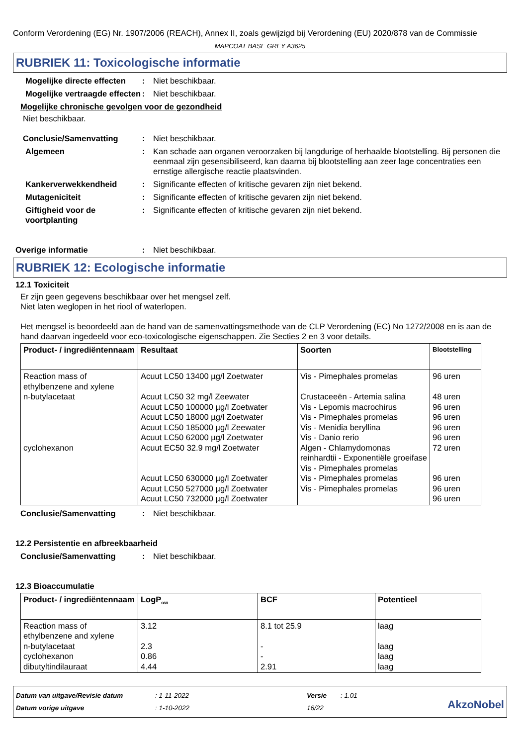Conform Verordening (EG) Nr. 1907/2006 (REACH), Annex II, zoals gewijzigd bij Verordening (EU) 2020/878 van de Commissie
MAPCOAT BASE GREY A3625
RUBRIEK 11: Toxicologische informatie
Mogelijke directe effecten
: Niet beschikbaar.
Mogelijke vertraagde effecten
: Niet beschikbaar.
Mogelijke chronische gevolgen voor de gezondheid
Niet beschikbaar.
Conclusie/Samenvatting : Niet beschikbaar.
Algemeen : Kan schade aan organen veroorzaken bij langdurige of herhaalde blootstelling. Bij personen die eenmaal zijn gesensibiliseerd, kan daarna bij blootstelling aan zeer lage concentraties een ernstige allergische reactie plaatsvinden.
Kankerverwekkendheid : Significante effecten of kritische gevaren zijn niet bekend.
Mutageniciteit : Significante effecten of kritische gevaren zijn niet bekend.
Giftigheid voor de voortplanting
: Significante effecten of kritische gevaren zijn niet bekend.
Overige informatie : Niet beschikbaar.
RUBRIEK 12: Ecologische informatie
12.1 Toxiciteit
Er zijn geen gegevens beschikbaar over het mengsel zelf.
Niet laten weglopen in het riool of waterlopen.
Het mengsel is beoordeeld aan de hand van de samenvattingsmethode van de CLP Verordening (EC) No 1272/2008 en is aan de hand daarvan ingedeeld voor eco-toxicologische eigenschappen. Zie Secties 2 en 3 voor details.
| Product- / ingrediëntennaam | Resultaat | Soorten | Blootstelling |
| --- | --- | --- | --- |
| Reaction mass of ethylbenzene and xylene n-butylacetaat cyclohexanon | Acuut LC50 13400 µg/l Zoetwater Acuut LC50 32 mg/l Zeewater Acuut LC50 100000 µg/l Zoetwater Acuut LC50 18000 µg/l Zoetwater Acuut LC50 185000 µg/l Zeewater Acuut LC50 62000 µg/l Zoetwater Acuut EC50 32.9 mg/l Zoetwater Acuut LC50 630000 µg/l Zoetwater Acuut LC50 527000 µg/l Zoetwater Acuut LC50 732000 µg/l Zoetwater | Vis - Pimephales promelas Crustaceeën - Artemia salina Vis - Lepomis macrochirus Vis - Pimephales promelas Vis - Menidia beryllina Vis - Danio rerio Algen - Chlamydomonas reinhardtii - Exponentiële groeifase Vis - Pimephales promelas Vis - Pimephales promelas Vis - Pimephales promelas | 96 uren 48 uren 96 uren 96 uren 96 uren 96 uren 72 uren 96 uren 96 uren 96 uren |
Conclusie/Samenvatting : Niet beschikbaar.
12.2 Persistentie en afbreekbaarheid
Conclusie/Samenvatting : Niet beschikbaar.
12.3 Bioaccumulatie
| Product- / ingrediëntennaam | LogP<sub>ow</sub> | BCF | Potentieel |
| --- | --- | --- | --- |
| Reaction mass of ethylbenzene and xylene n-butylacetaat cyclohexanon dibutyltindilauraat | 3.12 2.3 0.86 4.44 | 8.1 tot 25.9 - - 2.91 | laag laag laag laag |
Datum van uitgave/Revisie datum
Datum vorige uitgave
: 1-11-2022
: 1-10-2022
Versie
16/22
: 1.01
AkzoNobel